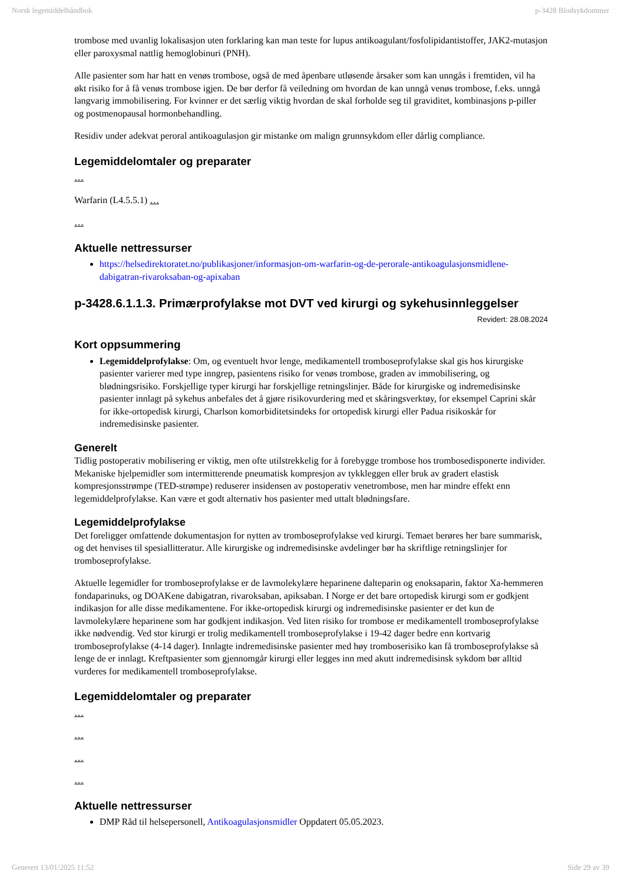Norsk legemiddelhåndbok p-3428 Blodsykdommer
trombose med uvanlig lokalisasjon uten forklaring kan man teste for lupus antikoagulant/fosfolipidantistoffer, JAK2-mutasjon eller paroxysmal nattlig hemoglobinuri (PNH).
Alle pasienter som har hatt en venøs trombose, også de med åpenbare utløsende årsaker som kan unngås i fremtiden, vil ha økt risiko for å få venøs trombose igjen. De bør derfor få veiledning om hvordan de kan unngå venøs trombose, f.eks. unngå langvarig immobilisering. For kvinner er det særlig viktig hvordan de skal forholde seg til graviditet, kombinasjons p-piller og postmenopausal hormonbehandling.
Residiv under adekvat peroral antikoagulasjon gir mistanke om malign grunnsykdom eller dårlig compliance.
Legemiddelomtaler og preparater
…
Warfarin (L4.5.5.1) …
…
Aktuelle nettressurser
https://helsedirektoratet.no/publikasjoner/informasjon-om-warfarin-og-de-perorale-antikoagulasjonsmidlene-dabigatran-rivaroksaban-og-apixaban
p-3428.6.1.1.3. Primærprofylakse mot DVT ved kirurgi og sykehusinnleggelser
Revidert: 28.08.2024
Kort oppsummering
Legemiddelprofylakse: Om, og eventuelt hvor lenge, medikamentell tromboseprofylakse skal gis hos kirurgiske pasienter varierer med type inngrep, pasientens risiko for venøs trombose, graden av immobilisering, og blødningsrisiko. Forskjellige typer kirurgi har forskjellige retningslinjer. Både for kirurgiske og indremedisinske pasienter innlagt på sykehus anbefales det å gjøre risikovurdering med et skåringsverktøy, for eksempel Caprini skår for ikke-ortopedisk kirurgi, Charlson komorbiditetsindeks for ortopedisk kirurgi eller Padua risikoskår for indremedisinske pasienter.
Generelt
Tidlig postoperativ mobilisering er viktig, men ofte utilstrekkelig for å forebygge trombose hos trombosedisponerte individer. Mekaniske hjelpemidler som intermitterende pneumatisk kompresjon av tykkleggen eller bruk av gradert elastisk kompresjonsstrømpe (TED-strømpe) reduserer insidensen av postoperativ venetrombose, men har mindre effekt enn legemiddelprofylakse. Kan være et godt alternativ hos pasienter med uttalt blødningsfare.
Legemiddelprofylakse
Det foreligger omfattende dokumentasjon for nytten av tromboseprofylakse ved kirurgi. Temaet berøres her bare summarisk, og det henvises til spesiallitteratur. Alle kirurgiske og indremedisinske avdelinger bør ha skriftlige retningslinjer for tromboseprofylakse.
Aktuelle legemidler for tromboseprofylakse er de lavmolekylære heparinene dalteparin og enoksaparin, faktor Xa-hemmeren fondaparinuks, og DOAKene dabigatran, rivaroksaban, apiksaban. I Norge er det bare ortopedisk kirurgi som er godkjent indikasjon for alle disse medikamentene. For ikke-ortopedisk kirurgi og indremedisinske pasienter er det kun de lavmolekylære heparinene som har godkjent indikasjon. Ved liten risiko for trombose er medikamentell tromboseprofylakse ikke nødvendig. Ved stor kirurgi er trolig medikamentell tromboseprofylakse i 19-42 dager bedre enn kortvarig tromboseprofylakse (4-14 dager). Innlagte indremedisinske pasienter med høy tromboserisiko kan få tromboseprofylakse så lenge de er innlagt. Kreftpasienter som gjennomgår kirurgi eller legges inn med akutt indremedisinsk sykdom bør alltid vurderes for medikamentell tromboseprofylakse.
Legemiddelomtaler og preparater
…
…
…
…
Aktuelle nettressurser
DMP Råd til helsepersonell, Antikoagulasjonsmidler Oppdatert 05.05.2023.
Generert 13/01/2025 11:52 Side 29 av 39